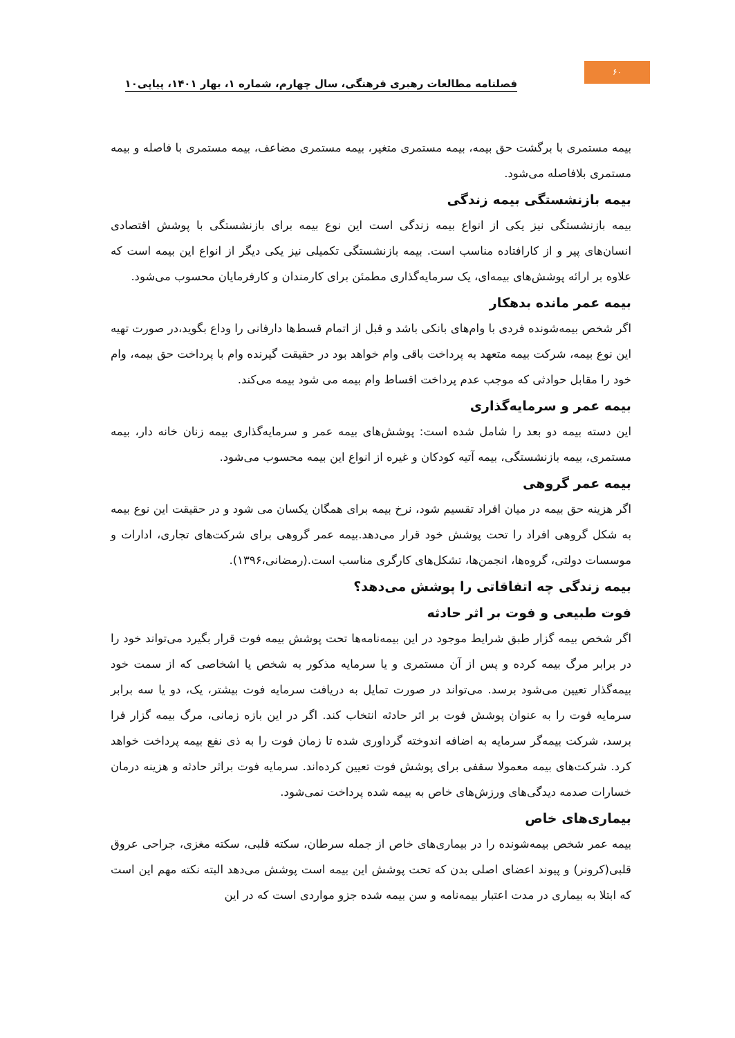۶۰
فصلنامه مطالعات رهبری فرهنگی، سال چهارم، شماره ۱، بهار ۱۴۰۱، پیاپی۱۰
بیمه مستمری با برگشت حق بیمه، بیمه مستمری متغیر، بیمه مستمری مضاعف، بیمه مستمری با فاصله و بیمه مستمری بلافاصله می‌شود.
بیمه بازنشستگی بیمه زندگی
بیمه بازنشستگی نیز یکی از انواع بیمه زندگی است این نوع بیمه برای بازنشستگی با پوشش اقتصادی انسان‌های پیر و از کارافتاده مناسب است. بیمه بازنشستگی تکمیلی نیز یکی دیگر از انواع این بیمه است که علاوه بر ارائه پوشش‌های بیمه‌ای، یک سرمایه‌گذاری مطمئن برای کارمندان و کارفرمایان محسوب می‌شود.
بیمه عمر مانده بدهکار
اگر شخص بیمه‌شونده فردی با وام‌های بانکی باشد و قبل از اتمام قسط‌ها دارفانی را وداع بگوید،در صورت تهیه این نوع بیمه، شرکت بیمه متعهد به پرداخت باقی وام خواهد بود در حقیقت گیرنده وام با پرداخت حق بیمه، وام خود را مقابل حوادثی که موجب عدم پرداخت اقساط وام بیمه می شود بیمه می‌کند.
بیمه عمر و سرمایه‌گذاری
این دسته بیمه دو بعد را شامل شده است: پوشش‌های بیمه عمر و سرمایه‌گذاری بیمه زنان خانه دار، بیمه مستمری، بیمه بازنشستگی، بیمه آتیه کودکان و غیره از انواع این بیمه محسوب می‌شود.
بیمه عمر گروهی
اگر هزینه حق بیمه در میان افراد تقسیم شود، نرخ بیمه برای همگان یکسان می شود و در حقیقت این نوع بیمه به شکل گروهی افراد را تحت پوشش خود قرار می‌دهد.بیمه عمر گروهی برای شرکت‌های تجاری، ادارات و موسسات دولتی، گروه‌ها، انجمن‌ها، تشکل‌های کارگری مناسب است.(رمضانی،۱۳۹۶).
بیمه زندگی چه اتفاقاتی را پوشش می‌دهد؟
فوت طبیعی و فوت بر اثر حادثه
اگر شخص بیمه گزار طبق شرایط موجود در این بیمه‌نامه‌ها تحت پوشش بیمه فوت قرار بگیرد می‌تواند خود را در برابر مرگ بیمه کرده و پس از آن مستمری و یا سرمایه مذکور به شخص یا اشخاصی که از سمت خود بیمه‌گذار تعیین می‌شود برسد. می‌تواند در صورت تمایل به دریافت سرمایه فوت بیشتر، یک، دو یا سه برابر سرمایه فوت را به عنوان پوشش فوت بر اثر حادثه انتخاب کند. اگر در این بازه زمانی، مرگ بیمه گزار فرا برسد، شرکت بیمه‌گر سرمایه به اضافه اندوخته گرداوری شده تا زمان فوت را به ذی نفع بیمه پرداخت خواهد کرد. شرکت‌های بیمه معمولا سقفی برای پوشش فوت تعیین کرده‌اند. سرمایه فوت براثر حادثه و هزینه درمان خسارات صدمه دیدگی‌های ورزش‌های خاص به بیمه شده پرداخت نمی‌شود.
بیماری‌های خاص
بیمه عمر شخص بیمه‌شونده را در بیماری‌های خاص از جمله سرطان، سکته قلبی، سکته مغزی، جراحی عروق قلبی(کرونر) و پیوند اعضای اصلی بدن که تحت پوشش این بیمه است پوشش می‌دهد البته نکته مهم این است که ابتلا به بیماری در مدت اعتبار بیمه‌نامه و سن بیمه شده جزو مواردی است که در این